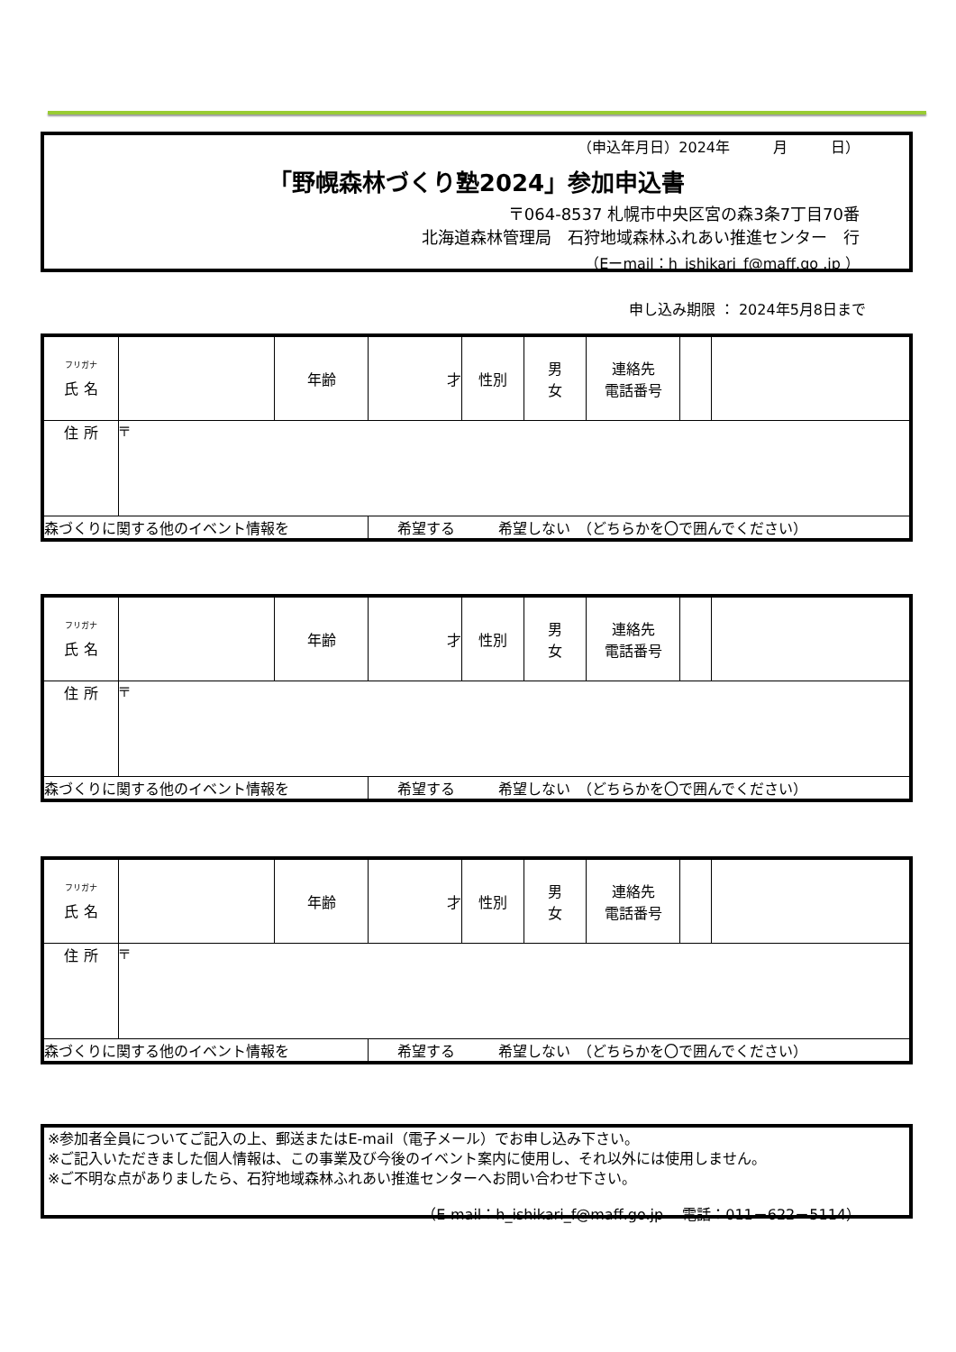（申込年月日）2024年　　　月　　　日）
「野幌森林づくり塾2024」参加申込書
〒064-8537 札幌市中央区宮の森3条7丁目70番
北海道森林管理局　石狩地域森林ふれあい推進センター　行
（Eーmail：h_ishikari_f@maff.go .jp ）
申し込み期限 ： 2024年5月8日まで
| <sup>フリガナ</sup> 氏 名 | | 年齢 | 才 | 性別 | 男 女 | 連絡先 電話番号 | | |
| 住 所 | 〒 | | | | | | | |
| 森づくりに関する他のイベント情報を | | | 希望する 希望しない （どちらかを〇で囲んでください） | | | | | |
| <sup>フリガナ</sup> 氏 名 | | 年齢 | 才 | 性別 | 男 女 | 連絡先 電話番号 | | |
| 住 所 | 〒 | | | | | | | |
| 森づくりに関する他のイベント情報を | | | 希望する 希望しない （どちらかを〇で囲んでください） | | | | | |
| <sup>フリガナ</sup> 氏 名 | | 年齢 | 才 | 性別 | 男 女 | 連絡先 電話番号 | | |
| 住 所 | 〒 | | | | | | | |
| 森づくりに関する他のイベント情報を | | | 希望する 希望しない （どちらかを〇で囲んでください） | | | | | |
※参加者全員についてご記入の上、郵送またはE-mail（電子メール）でお申し込み下さい。
※ご記入いただきました個人情報は、この事業及び今後のイベント案内に使用し、それ以外には使用しません。
※ご不明な点がありましたら、石狩地域森林ふれあい推進センターへお問い合わせ下さい。
（E-mail：h_ishikari_f@maff.go.jp　 電話：011－622－5114）